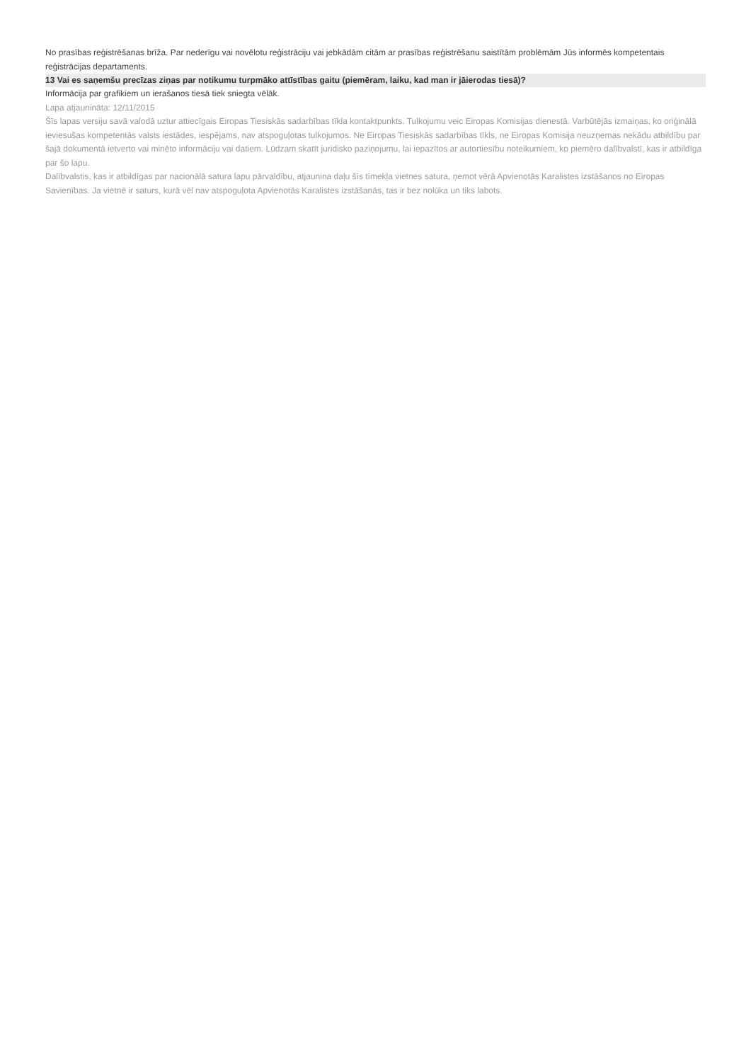No prasības reģistrēšanas brīža. Par nederīgu vai novēlotu reģistrāciju vai jebkādām citām ar prasības reģistrēšanu saistītām problēmām Jūs informēs kompetentais reģistrācijas departaments.
13 Vai es saņemšu precīzas ziņas par notikumu turpmāko attīstības gaitu (piemēram, laiku, kad man ir jāierodas tiesā)?
Informācija par grafikiem un ierašanos tiesā tiek sniegta vēlāk.
Lapa atjaunināta: 12/11/2015
Šīs lapas versiju savā valodā uztur attiecīgais Eiropas Tiesiskās sadarbības tīkla kontaktpunkts. Tulkojumu veic Eiropas Komisijas dienestā. Varbūtējās izmaiņas, ko oriģinālā ieviesušas kompetentās valsts iestādes, iespējams, nav atspoguļotas tulkojumos. Ne Eiropas Tiesiskās sadarbības tīkls, ne Eiropas Komisija neuzņemas nekādu atbildību par šajā dokumentā ietverto vai minēto informāciju vai datiem. Lūdzam skatīt juridisko paziņojumu, lai iepazītos ar autortiesību noteikumiem, ko piemēro dalībvalstī, kas ir atbildīga par šo lapu.
Dalībvalstis, kas ir atbildīgas par nacionālā satura lapu pārvaldību, atjaunina daļu šīs tīmekļa vietnes satura, ņemot vērā Apvienotās Karalistes izstāšanos no Eiropas Savienības. Ja vietnē ir saturs, kurā vēl nav atspoguļota Apvienotās Karalistes izstāšanās, tas ir bez nolūka un tiks labots.